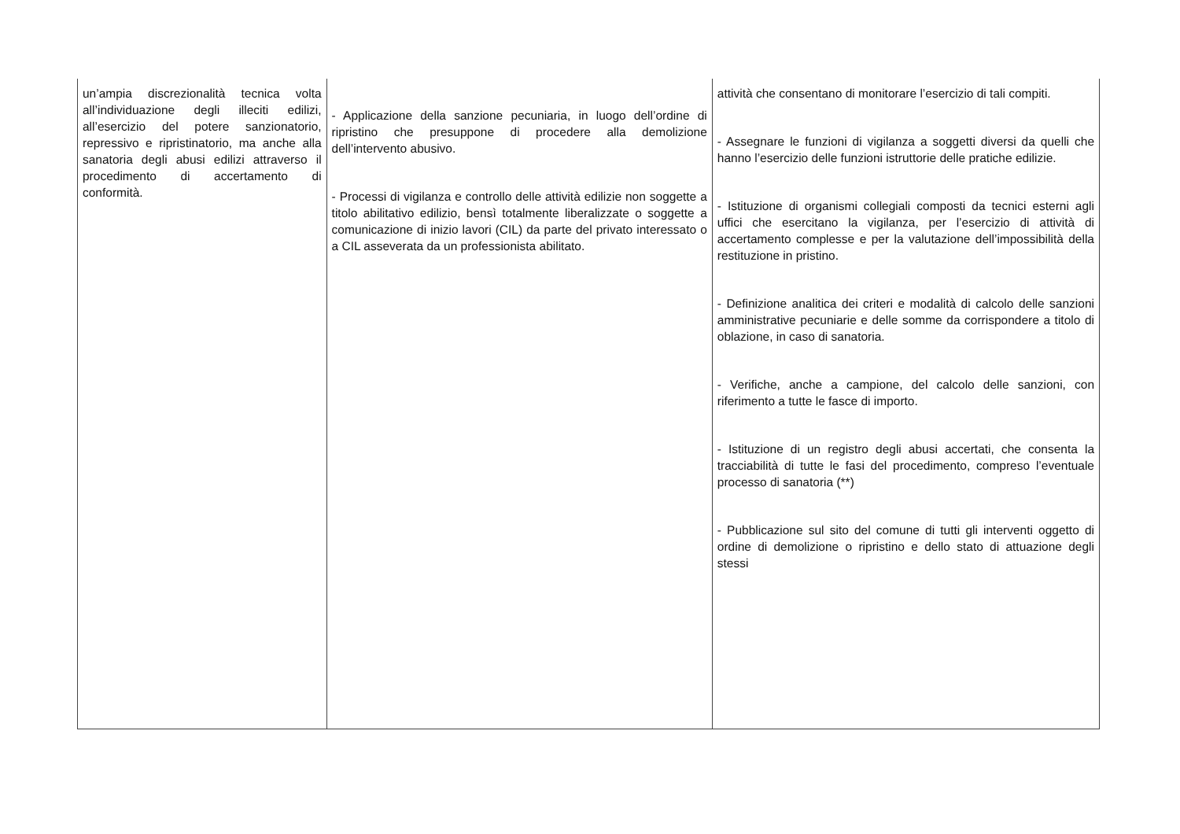| un’ampia discrezionalità tecnica volta all’individuazione degli illeciti edilizi, all’esercizio del potere sanzionatorio, repressivo e ripristinatorio, ma anche alla sanatoria degli abusi edilizi attraverso il procedimento di accertamento di conformità. | - Applicazione della sanzione pecuniaria, in luogo dell’ordine di ripristino che presuppone di procedere alla demolizione dell’intervento abusivo. - Processi di vigilanza e controllo delle attività edilizie non soggette a titolo abilitativo edilizio, bensì totalmente liberalizzate o soggette a comunicazione di inizio lavori (CIL) da parte del privato interessato o a CIL asseverata da un professionista abilitato. | attività che consentano di monitorare l’esercizio di tali compiti. - Assegnare le funzioni di vigilanza a soggetti diversi da quelli che hanno l’esercizio delle funzioni istruttorie delle pratiche edilizie. - Istituzione di organismi collegiali composti da tecnici esterni agli uffici che esercitano la vigilanza, per l’esercizio di attività di accertamento complesse e per la valutazione dell’impossibilità della restituzione in pristino. - Definizione analitica dei criteri e modalità di calcolo delle sanzioni amministrative pecuniarie e delle somme da corrispondere a titolo di oblazione, in caso di sanatoria. - Verifiche, anche a campione, del calcolo delle sanzioni, con riferimento a tutte le fasce di importo. - Istituzione di un registro degli abusi accertati, che consenta la tracciabilità di tutte le fasi del procedimento, compreso l’eventuale processo di sanatoria (**) - Pubblicazione sul sito del comune di tutti gli interventi oggetto di ordine di demolizione o ripristino e dello stato di attuazione degli stessi |